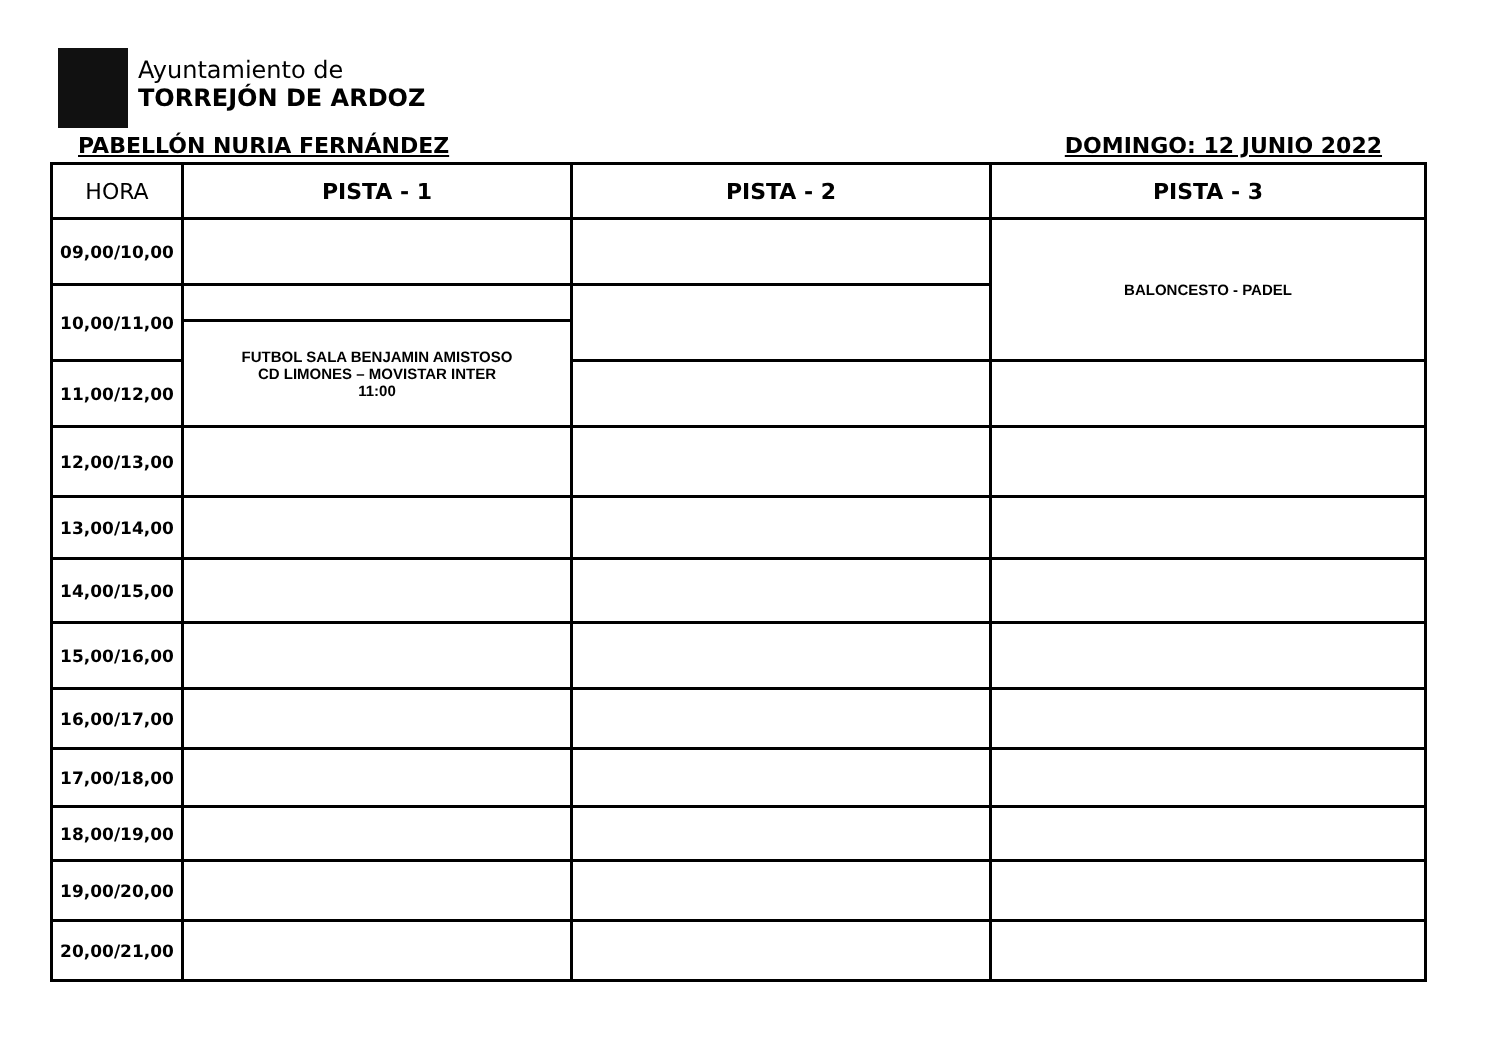Ayuntamiento de
TORREJÓN DE ARDOZ
PABELLÓN NURIA FERNÁNDEZ DOMINGO: 12 JUNIO 2022
| HORA | PISTA - 1 | PISTA - 2 | PISTA - 3 |
| --- | --- | --- | --- |
| 09,00/10,00 | | | BALONCESTO - PADEL |
| 10,00/11,00 | | | |
| | FUTBOL SALA BENJAMIN AMISTOSO CD LIMONES – MOVISTAR INTER 11:00 | | |
| 11,00/12,00 | | | |
| 12,00/13,00 | | | |
| 13,00/14,00 | | | |
| 14,00/15,00 | | | |
| 15,00/16,00 | | | |
| 16,00/17,00 | | | |
| 17,00/18,00 | | | |
| 18,00/19,00 | | | |
| 19,00/20,00 | | | |
| 20,00/21,00 | | | |